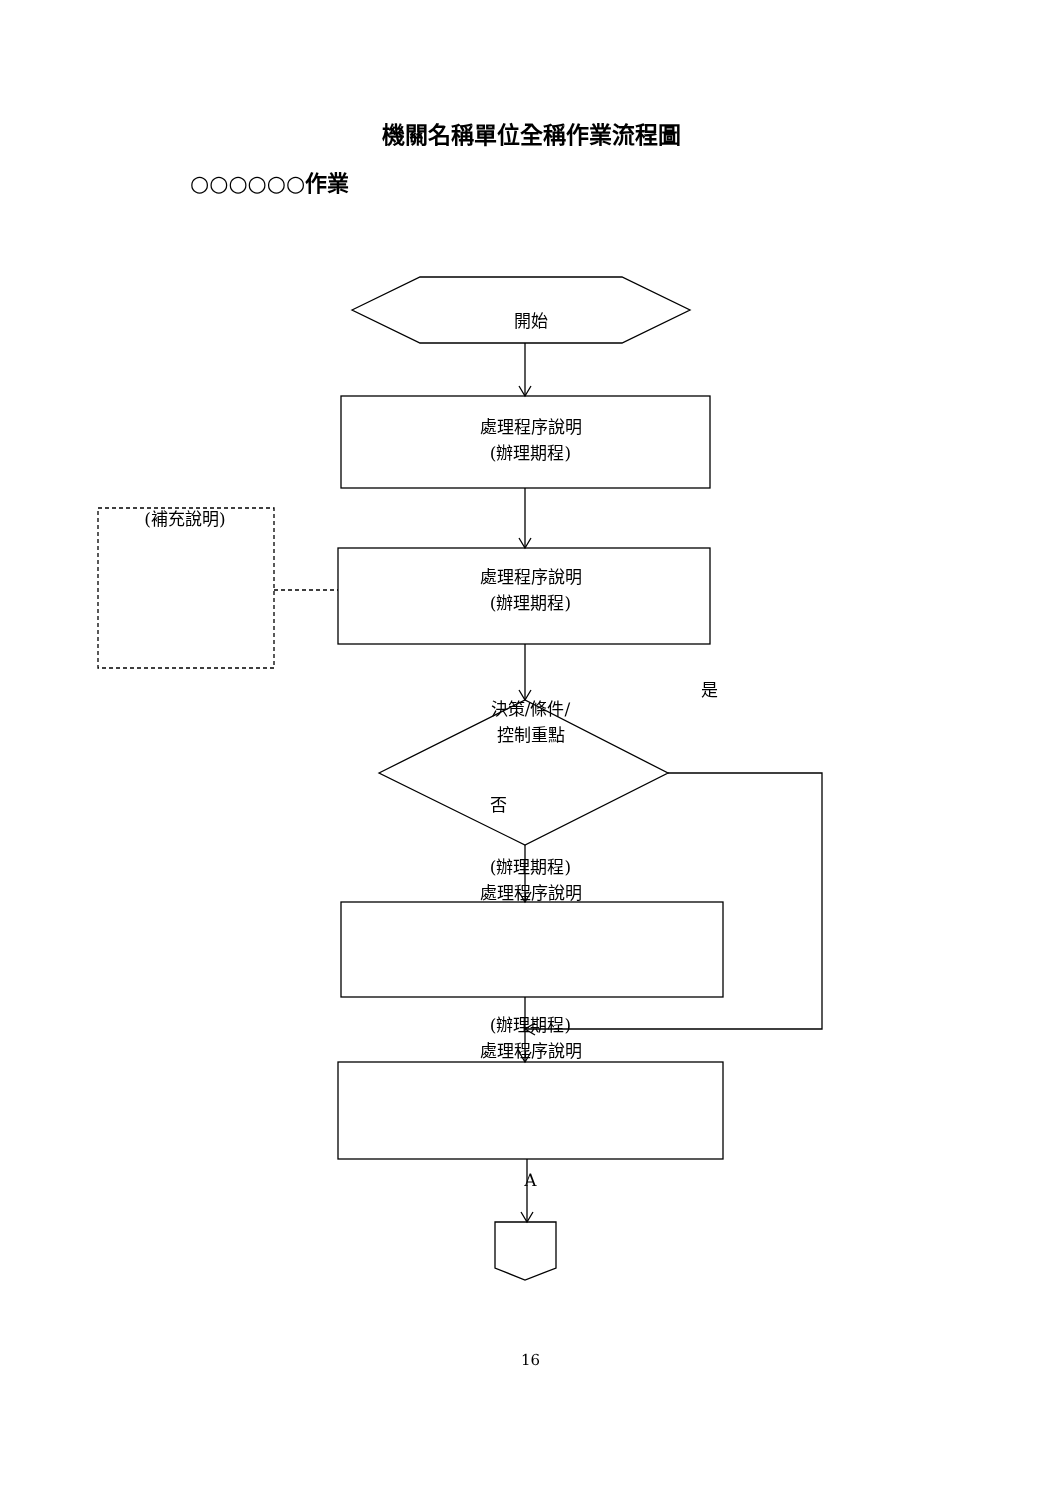機關名稱單位全稱作業流程圖
○○○○○○作業
開始
處理程序說明
(辦理期程)
(補充說明)
處理程序說明
(辦理期程)
是
決策/條件/
控制重點
否
(辦理期程)
處理程序說明
(辦理期程)
處理程序說明
A
16